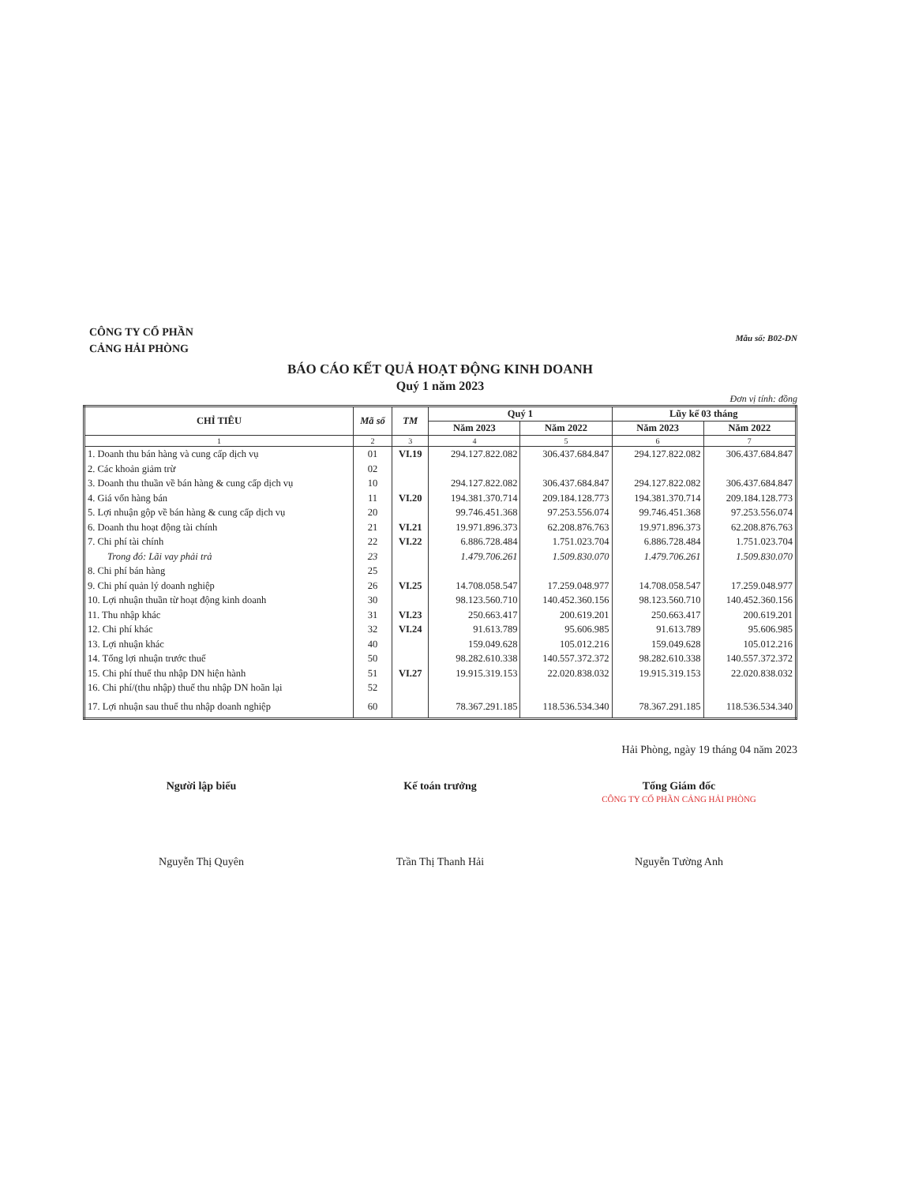CÔNG TY CỔ PHẦN
CẢNG HẢI PHÒNG
Mẫu số: B02-DN
BÁO CÁO KẾT QUẢ HOẠT ĐỘNG KINH DOANH
Quý 1 năm 2023
Đơn vị tính: đồng
| CHỈ TIÊU | Mã số | TM | Quý 1 | | Lũy kế 03 tháng | |
| --- | --- | --- | --- | --- | --- | --- |
| | | | Năm 2023 | Năm 2022 | Năm 2023 | Năm 2022 |
| 1 | 2 | 3 | 4 | 5 | 6 | 7 |
| 1. Doanh thu bán hàng và cung cấp dịch vụ | 01 | VI.19 | 294.127.822.082 | 306.437.684.847 | 294.127.822.082 | 306.437.684.847 |
| 2. Các khoản giảm trừ | 02 | | | | | |
| 3. Doanh thu thuần về bán hàng & cung cấp dịch vụ | 10 | | 294.127.822.082 | 306.437.684.847 | 294.127.822.082 | 306.437.684.847 |
| 4. Giá vốn hàng bán | 11 | VI.20 | 194.381.370.714 | 209.184.128.773 | 194.381.370.714 | 209.184.128.773 |
| 5. Lợi nhuận gộp về bán hàng & cung cấp dịch vụ | 20 | | 99.746.451.368 | 97.253.556.074 | 99.746.451.368 | 97.253.556.074 |
| 6. Doanh thu hoạt động tài chính | 21 | VI.21 | 19.971.896.373 | 62.208.876.763 | 19.971.896.373 | 62.208.876.763 |
| 7. Chi phí tài chính | 22 | VI.22 | 6.886.728.484 | 1.751.023.704 | 6.886.728.484 | 1.751.023.704 |
| Trong đó: Lãi vay phải trả | 23 | | 1.479.706.261 | 1.509.830.070 | 1.479.706.261 | 1.509.830.070 |
| 8. Chi phí bán hàng | 25 | | | | | |
| 9. Chi phí quản lý doanh nghiệp | 26 | VI.25 | 14.708.058.547 | 17.259.048.977 | 14.708.058.547 | 17.259.048.977 |
| 10. Lợi nhuận thuần từ hoạt động kinh doanh | 30 | | 98.123.560.710 | 140.452.360.156 | 98.123.560.710 | 140.452.360.156 |
| 11. Thu nhập khác | 31 | VI.23 | 250.663.417 | 200.619.201 | 250.663.417 | 200.619.201 |
| 12. Chi phí khác | 32 | VI.24 | 91.613.789 | 95.606.985 | 91.613.789 | 95.606.985 |
| 13. Lợi nhuận khác | 40 | | 159.049.628 | 105.012.216 | 159.049.628 | 105.012.216 |
| 14. Tổng lợi nhuận trước thuế | 50 | | 98.282.610.338 | 140.557.372.372 | 98.282.610.338 | 140.557.372.372 |
| 15. Chi phí thuế thu nhập DN hiện hành | 51 | VI.27 | 19.915.319.153 | 22.020.838.032 | 19.915.319.153 | 22.020.838.032 |
| 16. Chi phí/(thu nhập) thuế thu nhập DN hoãn lại | 52 | | | | | |
| 17. Lợi nhuận sau thuế thu nhập doanh nghiệp | 60 | | 78.367.291.185 | 118.536.534.340 | 78.367.291.185 | 118.536.534.340 |
Hải Phòng, ngày 19 tháng 04 năm 2023
Người lập biểu
Nguyễn Thị Quyên
Kế toán trưởng
Trần Thị Thanh Hải
Tổng Giám đốc
CÔNG TY CỔ PHẦN CẢNG HẢI PHÒNG
Nguyễn Tường Anh